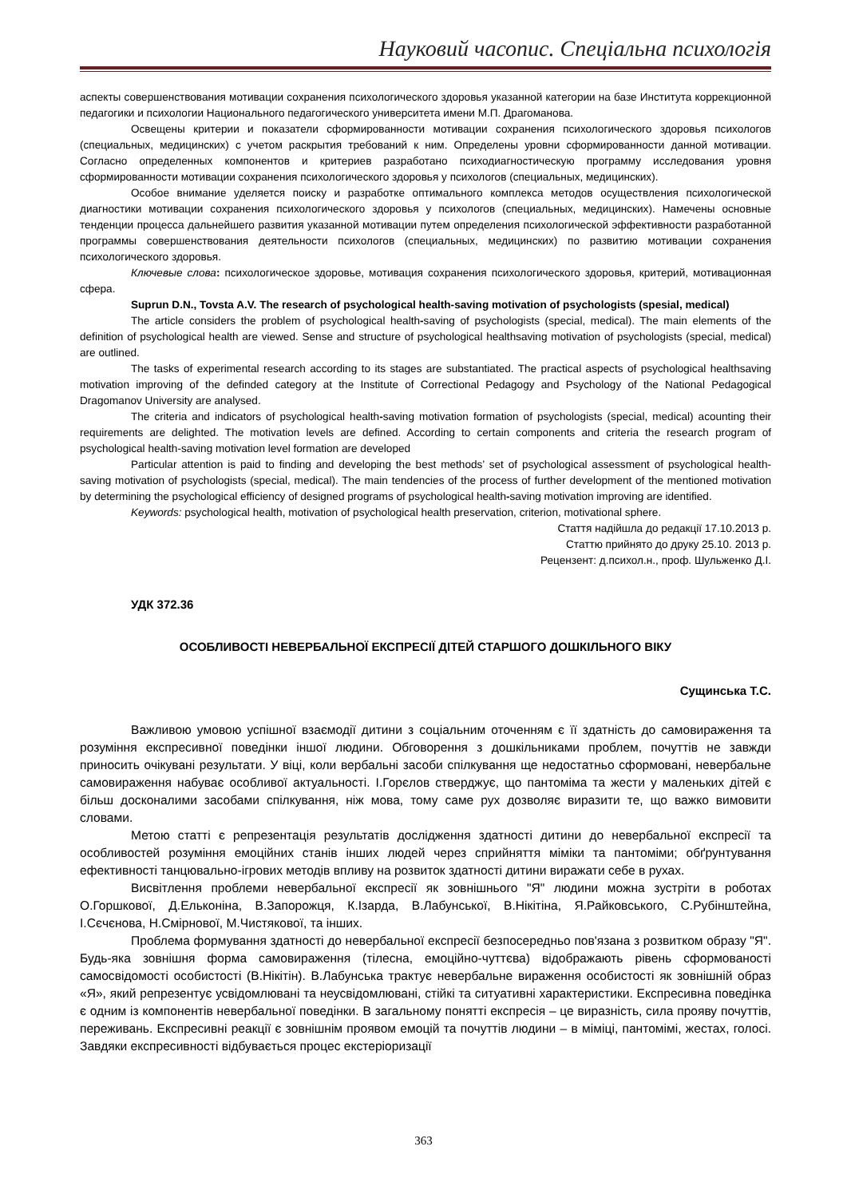Науковий часопис. Спеціальна психологія
аспекты совершенствования мотивации сохранения психологического здоровья указанной категории на базе Института коррекционной педагогики и психологии Национального педагогического университета имени М.П. Драгоманова.
Освещены критерии и показатели сформированности мотивации сохранения психологического здоровья психологов (специальных, медицинских) с учетом раскрытия требований к ним. Определены уровни сформированности данной мотивации. Согласно определенных компонентов и критериев разработано психодиагностическую программу исследования уровня сформированности мотивации сохранения психологического здоровья у психологов (специальных, медицинских).
Особое внимание уделяется поиску и разработке оптимального комплекса методов осуществления психологической диагностики мотивации сохранения психологического здоровья у психологов (специальных, медицинских). Намечены основные тенденции процесса дальнейшего развития указанной мотивации путем определения психологической эффективности разработанной программы совершенствования деятельности психологов (специальных, медицинских) по развитию мотивации сохранения психологического здоровья.
Ключевые слова: психологическое здоровье, мотивация сохранения психологического здоровья, критерий, мотивационная сфера.
Suprun D.N., Tovsta A.V. The research of psychological health-saving motivation of psychologists (spesial, medical)
The article considers the problem of psychological health-saving of psychologists (special, medical). The main elements of the definition of psychological health are viewed. Sense and structure of psychological healthsaving motivation of psychologists (special, medical) are outlined.
The tasks of experimental research according to its stages are substantiated. The practical aspects of psychological healthsaving motivation improving of the definded category at the Institute of Correctional Pedagogy and Psychology of the National Pedagogical Dragomanov University are analysed.
The criteria and indicators of psychological health-saving motivation formation of psychologists (special, medical) acounting their requirements are delighted. The motivation levels are defined. According to certain components and criteria the research program of psychological health-saving motivation level formation are developed
Particular attention is paid to finding and developing the best methods’ set of psychological assessment of psychological health-saving motivation of psychologists (special, medical). The main tendencies of the process of further development of the mentioned motivation by determining the psychological efficiency of designed programs of psychological health-saving motivation improving are identified.
Keywords: psychological health, motivation of psychological health preservation, criterion, motivational sphere.
Стаття надійшла до редакції 17.10.2013 р.
Статтю прийнято до друку 25.10. 2013 р.
Рецензент: д.психол.н., проф. Шульженко Д.І.
УДК 372.36
ОСОБЛИВОСТІ НЕВЕРБАЛЬНОЇ ЕКСПРЕСІЇ ДІТЕЙ СТАРШОГО ДОШКІЛЬНОГО ВІКУ
Сущинська Т.С.
Важливою умовою успішної взаємодії дитини з соціальним оточенням є її здатність до самовираження та розуміння експресивної поведінки іншої людини. Обговорення з дошкільниками проблем, почуттів не завжди приносить очікувані результати. У віці, коли вербальні засоби спілкування ще недостатньо сформовані, невербальне самовираження набуває особливої актуальності. І.Горєлов стверджує, що пантоміма та жести у маленьких дітей є більш досконалими засобами спілкування, ніж мова, тому саме рух дозволяє виразити те, що важко вимовити словами.
Метою статті є репрезентація результатів дослідження здатності дитини до невербальної експресії та особливостей розуміння емоційних станів інших людей через сприйняття міміки та пантоміми; обґрунтування ефективності танцювально-ігрових методів впливу на розвиток здатності дитини виражати себе в рухах.
Висвітлення проблеми невербальної експресії як зовнішнього "Я" людини можна зустріти в роботах О.Горшкової, Д.Ельконіна, В.Запорожця, К.Ізарда, В.Лабунської, В.Нікітіна, Я.Райковського, С.Рубінштейна, І.Сєчєнова, Н.Смірнової, М.Чистякової, та інших.
Проблема формування здатності до невербальної експресії безпосередньо пов'язана з розвитком образу "Я". Будь-яка зовнішня форма самовираження (тілесна, емоційно-чуттєва) відображають рівень сформованості самосвідомості особистості (В.Нікітін). В.Лабунська трактує невербальне вираження особистості як зовнішній образ «Я», який репрезентує усвідомлювані та неусвідомлювані, стійкі та ситуативні характеристики. Експресивна поведінка є одним із компонентів невербальної поведінки. В загальному понятті експресія – це виразність, сила прояву почуттів, переживань. Експресивні реакції є зовнішнім проявом емоцій та почуттів людини – в міміці, пантомімі, жестах, голосі. Завдяки експресивності відбувається процес екстеріоризації
363